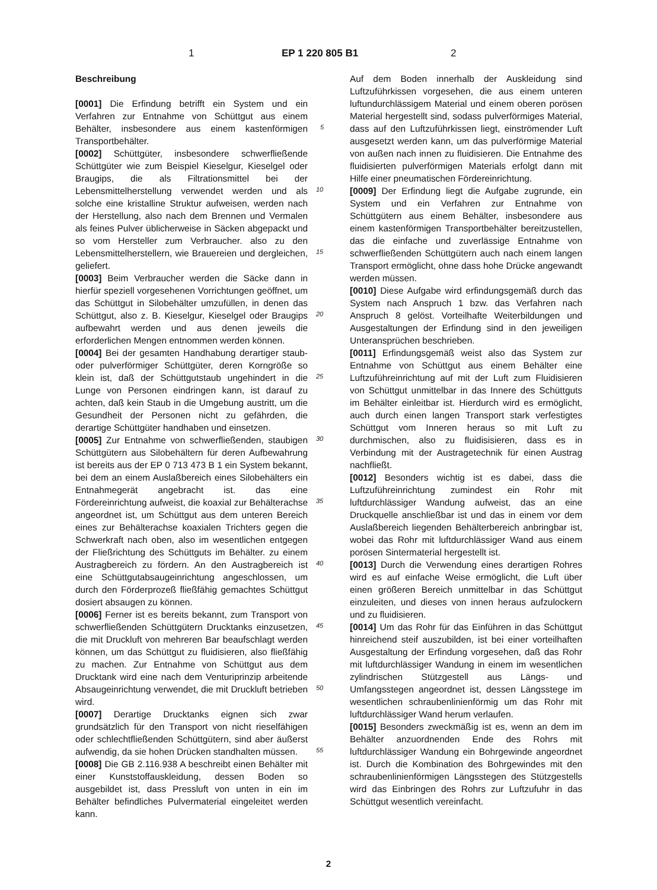1 EP 1 220 805 B1 2
Beschreibung
[0001] Die Erfindung betrifft ein System und ein Verfahren zur Entnahme von Schüttgut aus einem Behälter, insbesondere aus einem kastenförmigen Transportbehälter.
[0002] Schüttgüter, insbesondere schwerfließende Schüttgüter wie zum Beispiel Kieselgur, Kieselgel oder Braugips, die als Filtrationsmittel bei der Lebensmittelherstellung verwendet werden und als solche eine kristalline Struktur aufweisen, werden nach der Herstellung, also nach dem Brennen und Vermalen als feines Pulver üblicherweise in Säcken abgepackt und so vom Hersteller zum Verbraucher. also zu den Lebensmittelherstellern, wie Brauereien und dergleichen, geliefert.
[0003] Beim Verbraucher werden die Säcke dann in hierfür speziell vorgesehenen Vorrichtungen geöffnet, um das Schüttgut in Silobehälter umzufüllen, in denen das Schüttgut, also z. B. Kieselgur, Kieselgel oder Braugips aufbewahrt werden und aus denen jeweils die erforderlichen Mengen entnommen werden können.
[0004] Bei der gesamten Handhabung derartiger staub- oder pulverförmiger Schüttgüter, deren Korngröße so klein ist, daß der Schüttgutstaub ungehindert in die Lunge von Personen eindringen kann, ist darauf zu achten, daß kein Staub in die Umgebung austritt, um die Gesundheit der Personen nicht zu gefährden, die derartige Schüttgüter handhaben und einsetzen.
[0005] Zur Entnahme von schwerfließenden, staubigen Schüttgütern aus Silobehältern für deren Aufbewahrung ist bereits aus der EP 0 713 473 B 1 ein System bekannt, bei dem an einem Auslaßbereich eines Silobehälters ein Entnahmegerät angebracht ist. das eine Fördereinrichtung aufweist, die koaxial zur Behälterachse angeordnet ist, um Schüttgut aus dem unteren Bereich eines zur Behälterachse koaxialen Trichters gegen die Schwerkraft nach oben, also im wesentlichen entgegen der Fließrichtung des Schüttguts im Behälter. zu einem Austragbereich zu fördern. An den Austragbereich ist eine Schüttgutabsaugeinrichtung angeschlossen, um durch den Förderprozeß fließfähig gemachtes Schüttgut dosiert absaugen zu können.
[0006] Ferner ist es bereits bekannt, zum Transport von schwerfließenden Schüttgütern Drucktanks einzusetzen, die mit Druckluft von mehreren Bar beaufschlagt werden können, um das Schüttgut zu fluidisieren, also fließfähig zu machen. Zur Entnahme von Schüttgut aus dem Drucktank wird eine nach dem Venturiprinzip arbeitende Absaugeinrichtung verwendet, die mit Druckluft betrieben wird.
[0007] Derartige Drucktanks eignen sich zwar grundsätzlich für den Transport von nicht rieselfähigen oder schlechtfließenden Schüttgütern, sind aber äußerst aufwendig, da sie hohen Drücken standhalten müssen.
[0008] Die GB 2.116.938 A beschreibt einen Behälter mit einer Kunststoffauskleidung, dessen Boden so ausgebildet ist, dass Pressluft von unten in ein im Behälter befindliches Pulvermaterial eingeleitet werden kann.
Auf dem Boden innerhalb der Auskleidung sind Luftzuführkissen vorgesehen, die aus einem unteren luftundurchlässigem Material und einem oberen porösen Material hergestellt sind, sodass pulverförmiges Material, dass auf den Luftzuführkissen liegt, einströmender Luft ausgesetzt werden kann, um das pulverförmige Material von außen nach innen zu fluidisieren. Die Entnahme des fluidisierten pulverförmigen Materials erfolgt dann mit Hilfe einer pneumatischen Fördereinrichtung.
[0009] Der Erfindung liegt die Aufgabe zugrunde, ein System und ein Verfahren zur Entnahme von Schüttgütern aus einem Behälter, insbesondere aus einem kastenförmigen Transportbehälter bereitzustellen, das die einfache und zuverlässige Entnahme von schwerfließenden Schüttgütern auch nach einem langen Transport ermöglicht, ohne dass hohe Drücke angewandt werden müssen.
[0010] Diese Aufgabe wird erfindungsgemäß durch das System nach Anspruch 1 bzw. das Verfahren nach Anspruch 8 gelöst. Vorteilhafte Weiterbildungen und Ausgestaltungen der Erfindung sind in den jeweiligen Unteransprüchen beschrieben.
[0011] Erfindungsgemäß weist also das System zur Entnahme von Schüttgut aus einem Behälter eine Luftzuführeinrichtung auf mit der Luft zum Fluidisieren von Schüttgut unmittelbar in das Innere des Schüttguts im Behälter einleitbar ist. Hierdurch wird es ermöglicht, auch durch einen langen Transport stark verfestigtes Schüttgut vom Inneren heraus so mit Luft zu durchmischen, also zu fluidisisieren, dass es in Verbindung mit der Austragetechnik für einen Austrag nachfließt.
[0012] Besonders wichtig ist es dabei, dass die Luftzuführeinrichtung zumindest ein Rohr mit luftdurchlässiger Wandung aufweist, das an eine Druckquelle anschließbar ist und das in einem vor dem Auslaßbereich liegenden Behälterbereich anbringbar ist, wobei das Rohr mit luftdurchlässiger Wand aus einem porösen Sintermaterial hergestellt ist.
[0013] Durch die Verwendung eines derartigen Rohres wird es auf einfache Weise ermöglicht, die Luft über einen größeren Bereich unmittelbar in das Schüttgut einzuleiten, und dieses von innen heraus aufzulockern und zu fluidisieren.
[0014] Um das Rohr für das Einführen in das Schüttgut hinreichend steif auszubilden, ist bei einer vorteilhaften Ausgestaltung der Erfindung vorgesehen, daß das Rohr mit luftdurchlässiger Wandung in einem im wesentlichen zylindrischen Stützgestell aus Längs- und Umfangsstegen angeordnet ist, dessen Längsstege im wesentlichen schraubenlinienförmig um das Rohr mit luftdurchlässiger Wand herum verlaufen.
[0015] Besonders zweckmäßig ist es, wenn an dem im Behälter anzuordnenden Ende des Rohrs mit luftdurchlässiger Wandung ein Bohrgewinde angeordnet ist. Durch die Kombination des Bohrgewindes mit den schraubenlinienförmigen Längsstegen des Stützgestells wird das Einbringen des Rohrs zur Luftzufuhr in das Schüttgut wesentlich vereinfacht.
5
10
15
20
25
30
35
40
45
50
55
2